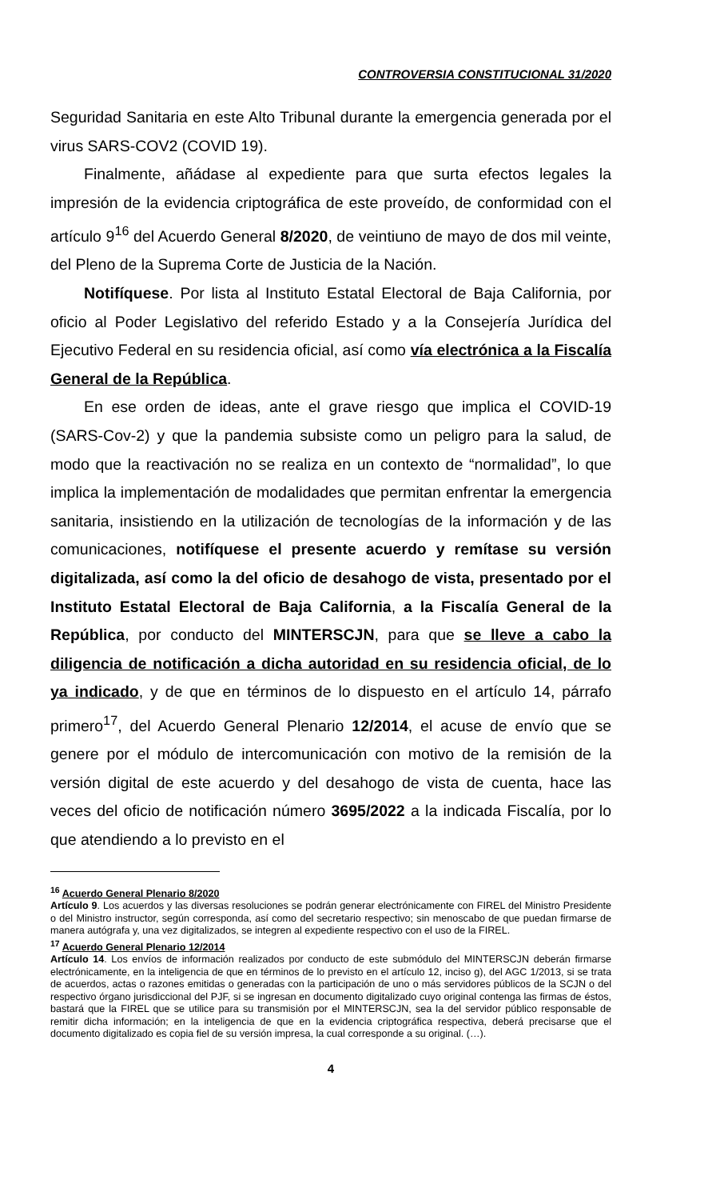CONTROVERSIA CONSTITUCIONAL 31/2020
Seguridad Sanitaria en este Alto Tribunal durante la emergencia generada por el virus SARS-COV2 (COVID 19).
Finalmente, añádase al expediente para que surta efectos legales la impresión de la evidencia criptográfica de este proveído, de conformidad con el artículo 9<sup>16</sup> del Acuerdo General 8/2020, de veintiuno de mayo de dos mil veinte, del Pleno de la Suprema Corte de Justicia de la Nación.
Notifíquese. Por lista al Instituto Estatal Electoral de Baja California, por oficio al Poder Legislativo del referido Estado y a la Consejería Jurídica del Ejecutivo Federal en su residencia oficial, así como vía electrónica a la Fiscalía General de la República.
En ese orden de ideas, ante el grave riesgo que implica el COVID-19 (SARS-Cov-2) y que la pandemia subsiste como un peligro para la salud, de modo que la reactivación no se realiza en un contexto de “normalidad”, lo que implica la implementación de modalidades que permitan enfrentar la emergencia sanitaria, insistiendo en la utilización de tecnologías de la información y de las comunicaciones, notifíquese el presente acuerdo y remítase su versión digitalizada, así como la del oficio de desahogo de vista, presentado por el Instituto Estatal Electoral de Baja California, a la Fiscalía General de la República, por conducto del MINTERSCJN, para que se lleve a cabo la diligencia de notificación a dicha autoridad en su residencia oficial, de lo ya indicado, y de que en términos de lo dispuesto en el artículo 14, párrafo primero<sup>17</sup>, del Acuerdo General Plenario 12/2014, el acuse de envío que se genere por el módulo de intercomunicación con motivo de la remisión de la versión digital de este acuerdo y del desahogo de vista de cuenta, hace las veces del oficio de notificación número 3695/2022 a la indicada Fiscalía, por lo que atendiendo a lo previsto en el
<sup>16</sup> Acuerdo General Plenario 8/2020
Artículo 9. Los acuerdos y las diversas resoluciones se podrán generar electrónicamente con FIREL del Ministro Presidente o del Ministro instructor, según corresponda, así como del secretario respectivo; sin menoscabo de que puedan firmarse de manera autógrafa y, una vez digitalizados, se integren al expediente respectivo con el uso de la FIREL.
<sup>17</sup> Acuerdo General Plenario 12/2014
Artículo 14. Los envíos de información realizados por conducto de este submódulo del MINTERSCJN deberán firmarse electrónicamente, en la inteligencia de que en términos de lo previsto en el artículo 12, inciso g), del AGC 1/2013, si se trata de acuerdos, actas o razones emitidas o generadas con la participación de uno o más servidores públicos de la SCJN o del respectivo órgano jurisdiccional del PJF, si se ingresan en documento digitalizado cuyo original contenga las firmas de éstos, bastará que la FIREL que se utilice para su transmisión por el MINTERSCJN, sea la del servidor público responsable de remitir dicha información; en la inteligencia de que en la evidencia criptográfica respectiva, deberá precisarse que el documento digitalizado es copia fiel de su versión impresa, la cual corresponde a su original. (…).
4